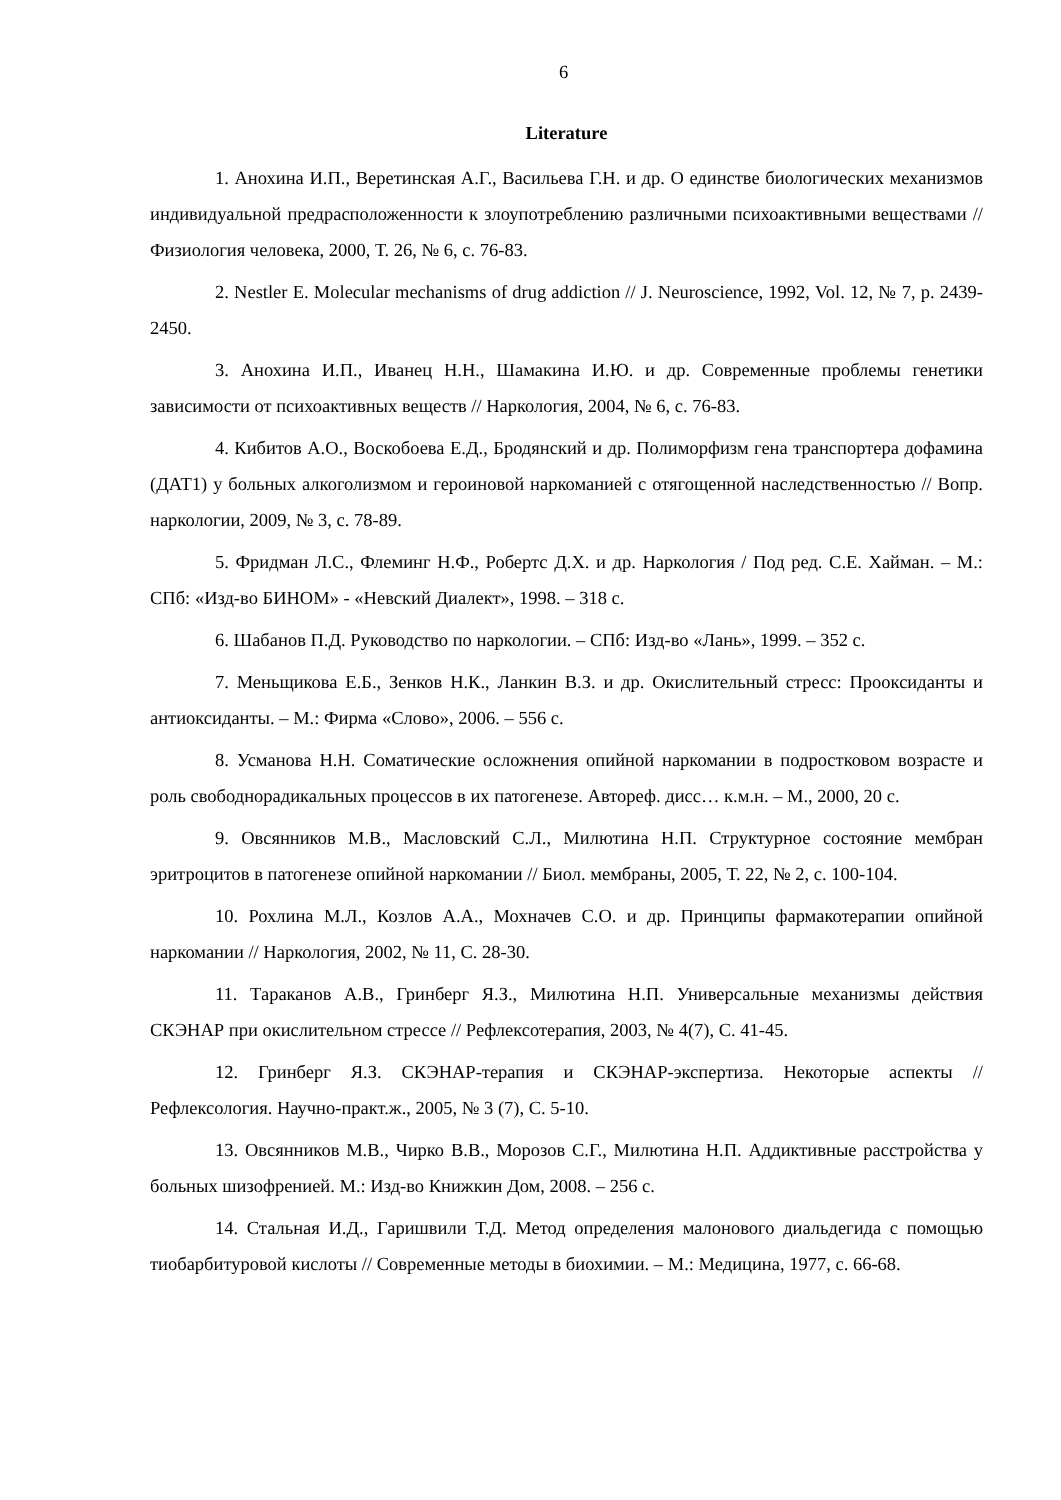6
Literature
1. Анохина И.П., Веретинская А.Г., Васильева Г.Н. и др. О единстве биологических механизмов индивидуальной предрасположенности к злоупотреблению различными психоактивными веществами // Физиология человека, 2000, Т. 26, № 6, с. 76-83.
2. Nestler E. Molecular mechanisms of drug addiction // J. Neuroscience, 1992, Vol. 12, № 7, p. 2439-2450.
3. Анохина И.П., Иванец Н.Н., Шамакина И.Ю. и др. Современные проблемы генетики зависимости от психоактивных веществ // Наркология, 2004, № 6, с. 76-83.
4. Кибитов А.О., Воскобоева Е.Д., Бродянский и др. Полиморфизм гена транспортера дофамина (ДАТ1) у больных алкоголизмом и героиновой наркоманией с отягощенной наследственностью // Вопр. наркологии, 2009, № 3, с. 78-89.
5. Фридман Л.С., Флеминг Н.Ф., Робертс Д.Х. и др. Наркология / Под ред. С.Е. Хайман. – М.: СПб: «Изд-во БИНОМ» - «Невский Диалект», 1998. – 318 с.
6. Шабанов П.Д. Руководство по наркологии. – СПб: Изд-во «Лань», 1999. – 352 с.
7. Меньщикова Е.Б., Зенков Н.К., Ланкин В.З. и др. Окислительный стресс: Прооксиданты и антиоксиданты. – М.: Фирма «Слово», 2006. – 556 с.
8. Усманова Н.Н. Соматические осложнения опийной наркомании в подростковом возрасте и роль свободнорадикальных процессов в их патогенезе. Автореф. дисс… к.м.н. – М., 2000, 20 с.
9. Овсянников М.В., Масловский С.Л., Милютина Н.П. Структурное состояние мембран эритроцитов в патогенезе опийной наркомании // Биол. мембраны, 2005, Т. 22, № 2, с. 100-104.
10. Рохлина М.Л., Козлов А.А., Мохначев С.О. и др. Принципы фармакотерапии опийной наркомании // Наркология, 2002, № 11, С. 28-30.
11. Тараканов А.В., Гринберг Я.З., Милютина Н.П. Универсальные механизмы действия СКЭНАР при окислительном стрессе // Рефлексотерапия, 2003, № 4(7), С. 41-45.
12. Гринберг Я.З. СКЭНАР-терапия и СКЭНАР-экспертиза. Некоторые аспекты // Рефлексология. Научно-практ.ж., 2005, № 3 (7), С. 5-10.
13. Овсянников М.В., Чирко В.В., Морозов С.Г., Милютина Н.П. Аддиктивные расстройства у больных шизофренией. М.: Изд-во Книжкин Дом, 2008. – 256 с.
14. Стальная И.Д., Гаришвили Т.Д. Метод определения малонового диальдегида с помощью тиобарбитуровой кислоты // Современные методы в биохимии. – М.: Медицина, 1977, с. 66-68.